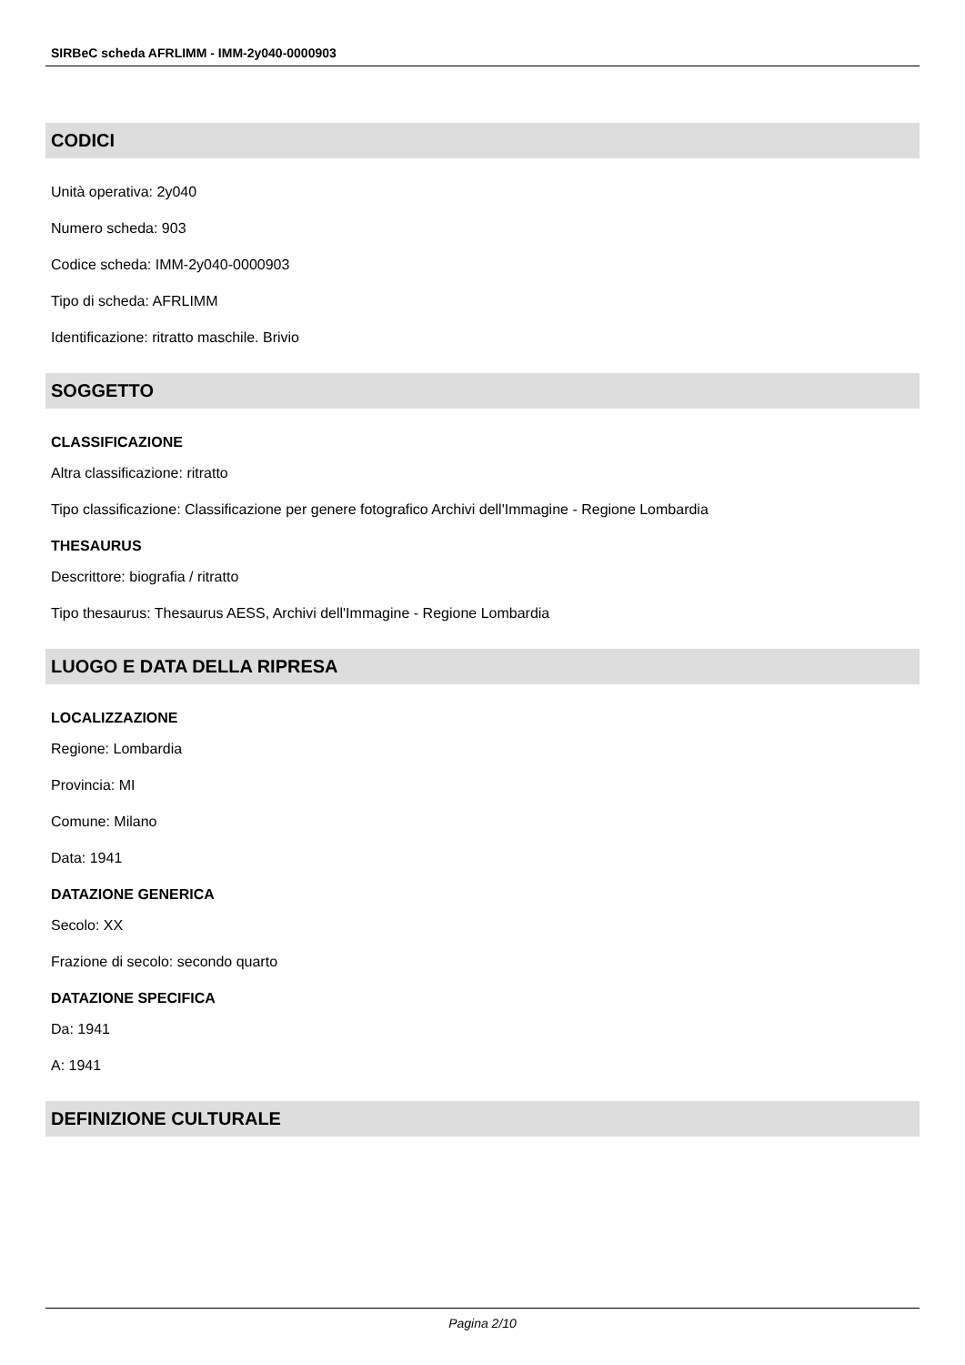SIRBeC scheda AFRLIMM - IMM-2y040-0000903
CODICI
Unità operativa: 2y040
Numero scheda: 903
Codice scheda: IMM-2y040-0000903
Tipo di scheda: AFRLIMM
Identificazione: ritratto maschile. Brivio
SOGGETTO
CLASSIFICAZIONE
Altra classificazione: ritratto
Tipo classificazione: Classificazione per genere fotografico Archivi dell'Immagine - Regione Lombardia
THESAURUS
Descrittore: biografia / ritratto
Tipo thesaurus: Thesaurus AESS, Archivi dell'Immagine - Regione Lombardia
LUOGO E DATA DELLA RIPRESA
LOCALIZZAZIONE
Regione: Lombardia
Provincia: MI
Comune: Milano
Data: 1941
DATAZIONE GENERICA
Secolo: XX
Frazione di secolo: secondo quarto
DATAZIONE SPECIFICA
Da: 1941
A: 1941
DEFINIZIONE CULTURALE
Pagina 2/10